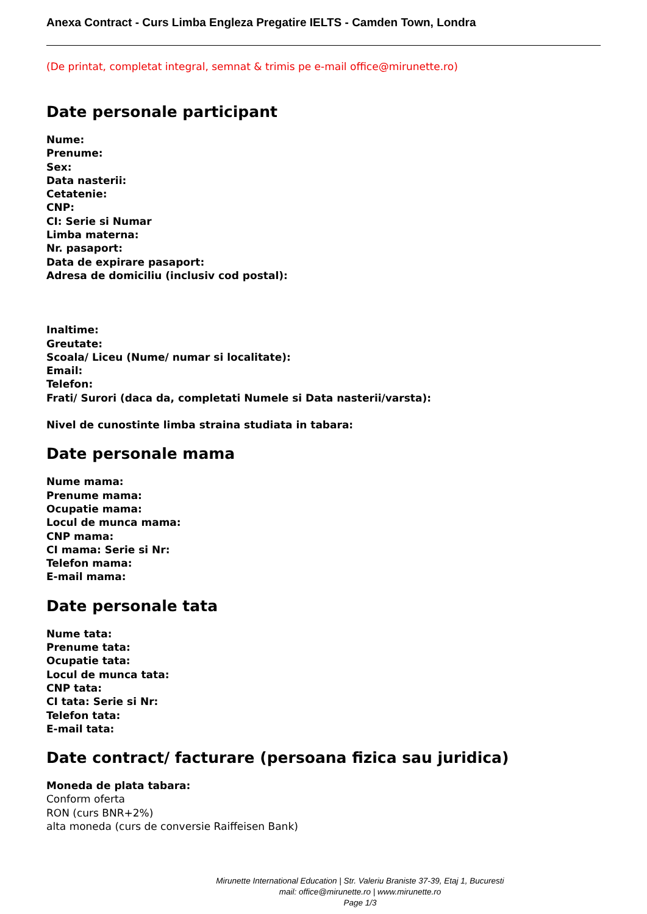Anexa Contract - Curs Limba Engleza Pregatire IELTS - Camden Town, Londra
(De printat, completat integral, semnat & trimis pe e-mail office@mirunette.ro)
Date personale participant
Nume:
Prenume:
Sex:
Data nasterii:
Cetatenie:
CNP:
CI: Serie si Numar
Limba materna:
Nr. pasaport:
Data de expirare pasaport:
Adresa de domiciliu (inclusiv cod postal):
Inaltime:
Greutate:
Scoala/ Liceu (Nume/ numar si localitate):
Email:
Telefon:
Frati/ Surori (daca da, completati Numele si Data nasterii/varsta):
Nivel de cunostinte limba straina studiata in tabara:
Date personale mama
Nume mama:
Prenume mama:
Ocupatie mama:
Locul de munca mama:
CNP mama:
CI mama: Serie si Nr:
Telefon mama:
E-mail mama:
Date personale tata
Nume tata:
Prenume tata:
Ocupatie tata:
Locul de munca tata:
CNP tata:
CI tata: Serie si Nr:
Telefon tata:
E-mail tata:
Date contract/ facturare (persoana fizica sau juridica)
Moneda de plata tabara:
Conform oferta
RON (curs BNR+2%)
alta moneda (curs de conversie Raiffeisen Bank)
Mirunette International Education | Str. Valeriu Braniste 37-39, Etaj 1, Bucuresti
mail: office@mirunette.ro | www.mirunette.ro
Page 1/3